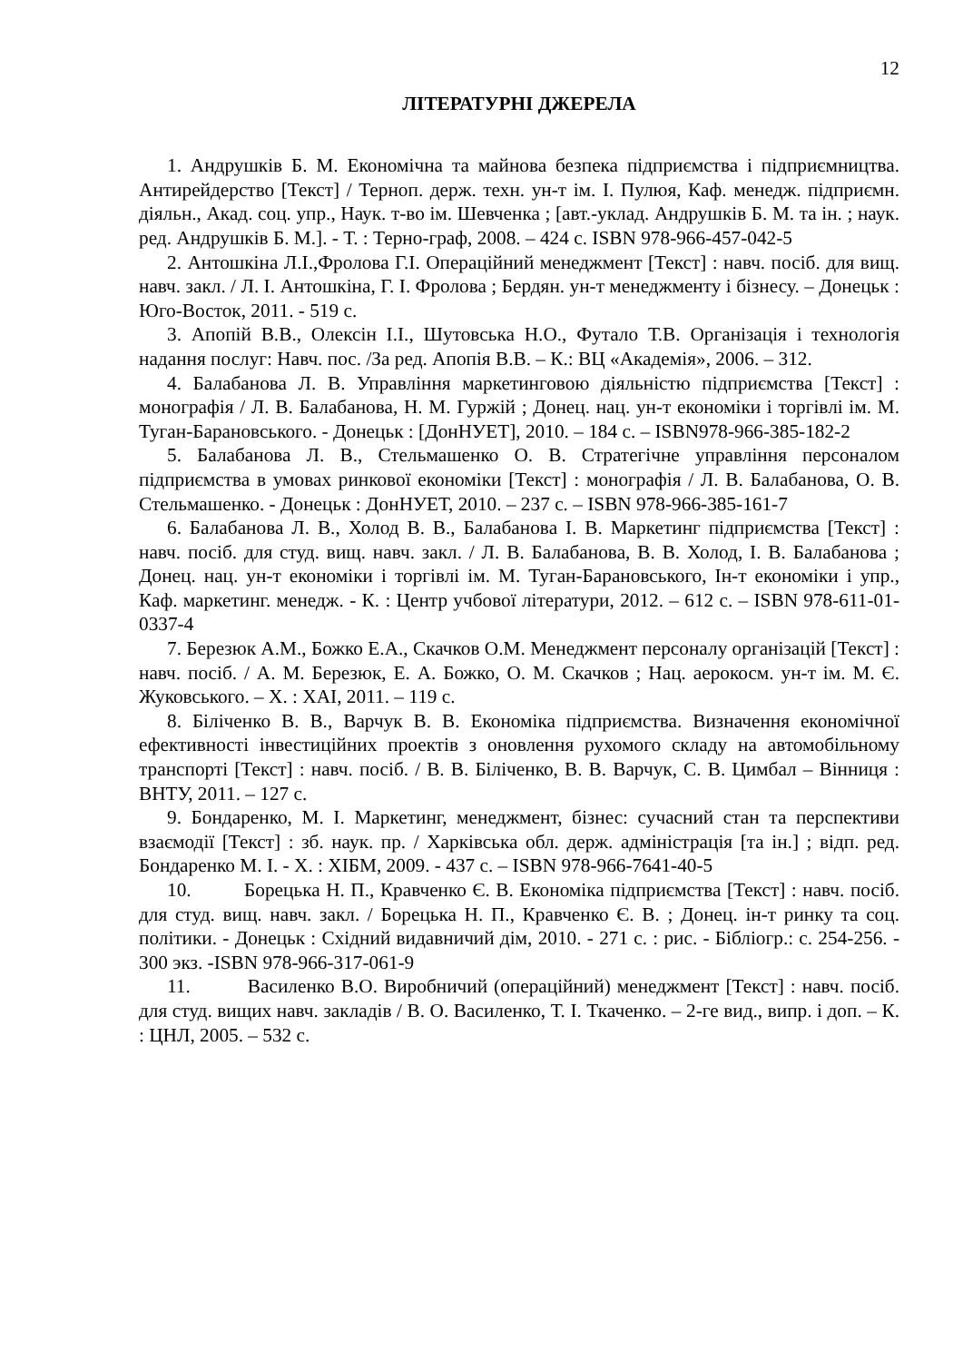12
ЛІТЕРАТУРНІ ДЖЕРЕЛА
1. Андрушків Б. М. Економічна та майнова безпека підприємства і підприємництва. Антирейдерство [Текст] / Терноп. держ. техн. ун-т ім. І. Пулюя, Каф. менедж. підприємн. діяльн., Акад. соц. упр., Наук. т-во ім. Шевченка ; [авт.-уклад. Андрушків Б. М. та ін. ; наук. ред. Андрушків Б. М.]. - Т. : Терно-граф, 2008. – 424 с. ISBN 978-966-457-042-5
2. Антошкіна Л.І.,Фролова Г.І. Операційний менеджмент [Текст] : навч. посіб. для вищ. навч. закл. / Л. І. Антошкіна, Г. І. Фролова ; Бердян. ун-т менеджменту і бізнесу. – Донецьк : Юго-Восток, 2011. - 519 с.
3. Апопій В.В., Олексін І.І., Шутовська Н.О., Футало Т.В. Організація і технологія надання послуг: Навч. пос. /За ред. Апопія В.В. – К.: ВЦ «Академія», 2006. – 312.
4. Балабанова Л. В. Управління маркетинговою діяльністю підприємства [Текст] : монографія / Л. В. Балабанова, Н. М. Гуржій ; Донец. нац. ун-т економіки і торгівлі ім. М. Туган-Барановського. - Донецьк : [ДонНУЕТ], 2010. – 184 с. – ISBN978-966-385-182-2
5. Балабанова Л. В., Стельмашенко О. В. Стратегічне управління персоналом підприємства в умовах ринкової економіки [Текст] : монографія / Л. В. Балабанова, О. В. Стельмашенко. - Донецьк : ДонНУЕТ, 2010. – 237 с. – ISBN 978-966-385-161-7
6. Балабанова Л. В., Холод В. В., Балабанова І. В. Маркетинг підприємства [Текст] : навч. посіб. для студ. вищ. навч. закл. / Л. В. Балабанова, В. В. Холод, І. В. Балабанова ; Донец. нац. ун-т економіки і торгівлі ім. М. Туган-Барановського, Ін-т економіки і упр., Каф. маркетинг. менедж. - К. : Центр учбової літератури, 2012. – 612 с. – ISBN 978-611-01-0337-4
7. Березюк А.М., Божко Е.А., Скачков О.М. Менеджмент персоналу організацій [Текст] : навч. посіб. / А. М. Березюк, Е. А. Божко, О. М. Скачков ; Нац. аерокосм. ун-т ім. М. Є. Жуковського. – Х. : ХАІ, 2011. – 119 с.
8. Біліченко В. В., Варчук В. В. Економіка підприємства. Визначення економічної ефективності інвестиційних проектів з оновлення рухомого складу на автомобільному транспорті [Текст] : навч. посіб. / В. В. Біліченко, В. В. Варчук, С. В. Цимбал – Вінниця : ВНТУ, 2011. – 127 с.
9. Бондаренко, М. І. Маркетинг, менеджмент, бізнес: сучасний стан та перспективи взаємодії [Текст] : зб. наук. пр. / Харківська обл. держ. адміністрація [та ін.] ; відп. ред. Бондаренко М. І. - Х. : ХІБМ, 2009. - 437 с. – ISBN 978-966-7641-40-5
10. Борецька Н. П., Кравченко Є. В. Економіка підприємства [Текст] : навч. посіб. для студ. вищ. навч. закл. / Борецька Н. П., Кравченко Є. В. ; Донец. ін-т ринку та соц. політики. - Донецьк : Східний видавничий дім, 2010. - 271 с. : рис. - Бібліогр.: с. 254-256. - 300 экз. -ISBN 978-966-317-061-9
11. Василенко В.О. Виробничий (операційний) менеджмент [Текст] : навч. посіб. для студ. вищих навч. закладів / В. О. Василенко, Т. І. Ткаченко. – 2-ге вид., випр. і доп. – К. : ЦНЛ, 2005. – 532 с.